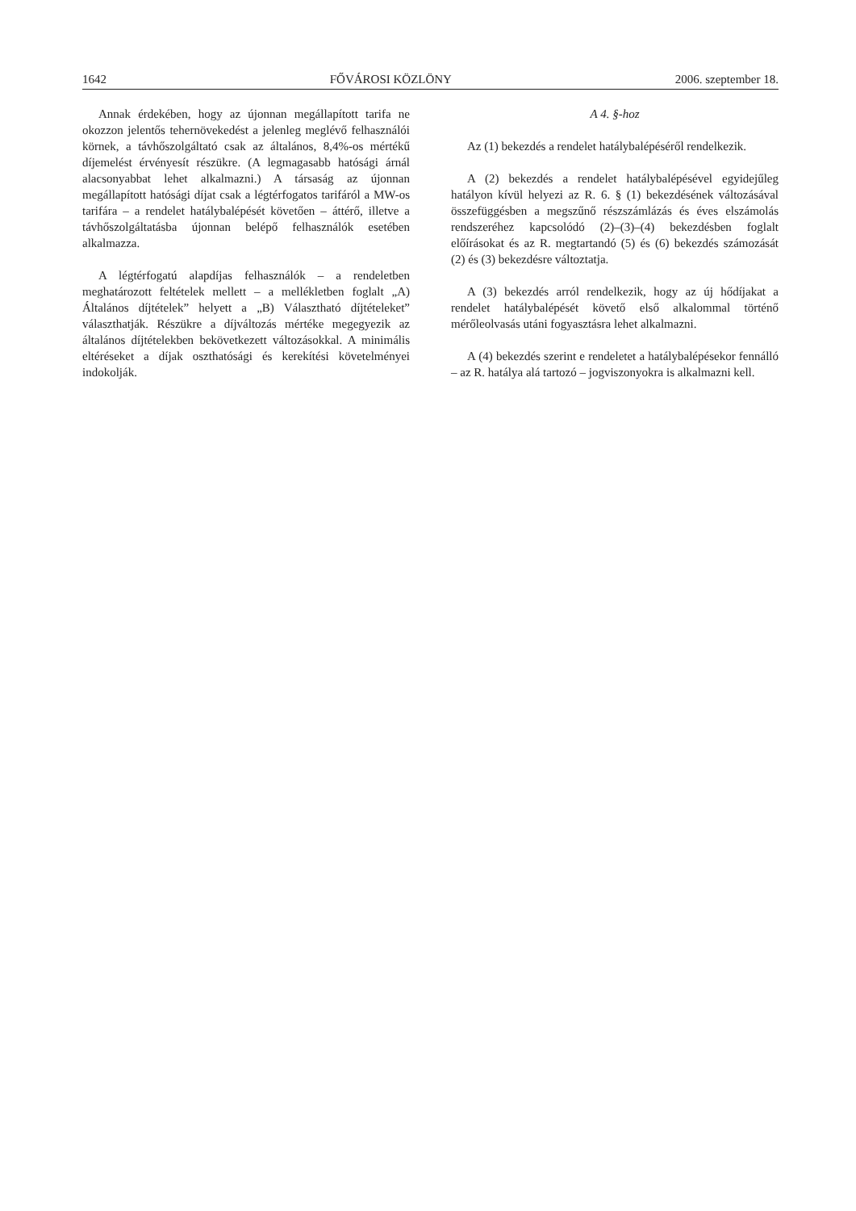1642 FŐVÁROSI KÖZLÖNY 2006. szeptember 18.
Annak érdekében, hogy az újonnan megállapított tarifa ne okozzon jelentős tehernövekedést a jelenleg meglévő felhasználói körnek, a távhőszolgáltató csak az általános, 8,4%-os mértékű díjemelést érvényesít részükre. (A legmagasabb hatósági árnál alacsonyabbat lehet alkalmazni.) A társaság az újonnan megállapított hatósági díjat csak a légtérfogatos tarifáról a MW-os tarifára – a rendelet hatálybalépését követően – áttérő, illetve a távhőszolgáltatásba újonnan belépő felhasználók esetében alkalmazza.
A légtérfogatú alapdíjas felhasználók – a rendeletben meghatározott feltételek mellett – a mellékletben foglalt „A) Általános díjtételek” helyett a „B) Választható díjtételeket” választhatják. Részükre a díjváltozás mértéke megegyezik az általános díjtételekben bekövetkezett változásokkal. A minimális eltéréseket a díjak oszthatósági és kerekítési követelményei indokolják.
A 4. §-hoz
Az (1) bekezdés a rendelet hatálybalépéséről rendelkezik.
A (2) bekezdés a rendelet hatálybalépésével egyidejűleg hatályon kívül helyezi az R. 6. § (1) bekezdésének változásával összefüggésben a megszűnő részszámlázás és éves elszámolás rendszeréhez kapcsolódó (2)–(3)–(4) bekezdésben foglalt előírásokat és az R. megtartandó (5) és (6) bekezdés számozását (2) és (3) bekezdésre változtatja.
A (3) bekezdés arról rendelkezik, hogy az új hődíjakat a rendelet hatálybalépését követő első alkalommal történő mérőleolvasás utáni fogyasztásra lehet alkalmazni.
A (4) bekezdés szerint e rendeletet a hatálybalépésekor fennálló – az R. hatálya alá tartozó – jogviszonyokra is alkalmazni kell.